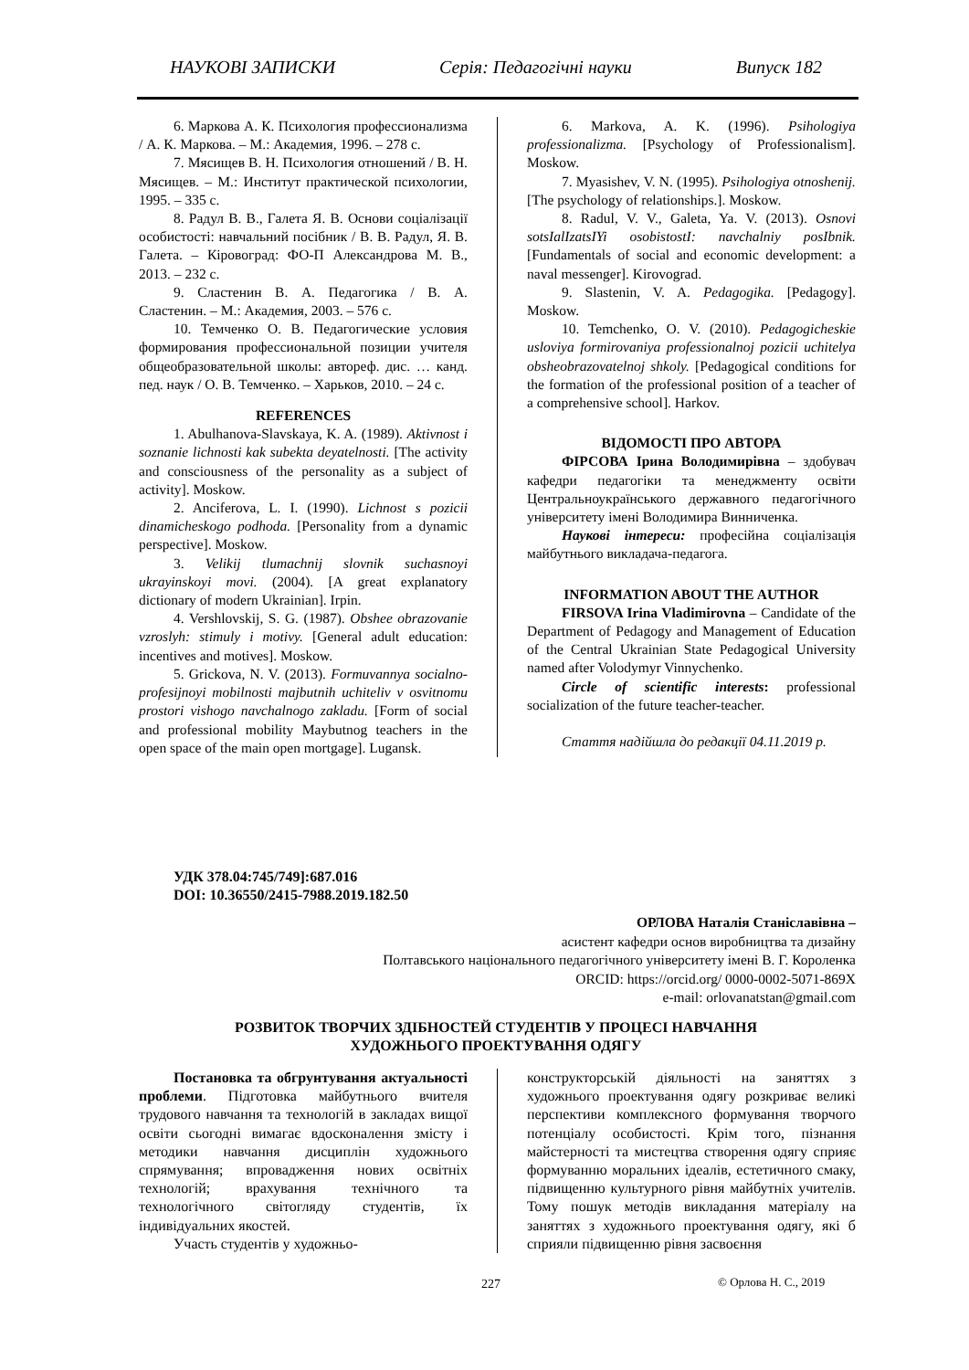НАУКОВІ ЗАПИСКИ Серія: Педагогічні науки Випуск 182
6. Маркова А. К. Психология профессионализма / А. К. Маркова. – М.: Академия, 1996. – 278 с.
7. Мясищев В. Н. Психология отношений / В. Н. Мясищев. – М.: Институт практической психологии, 1995. – 335 с.
8. Радул В. В., Галета Я. В. Основи соціалізації особистості: навчальний посібник / В. В. Радул, Я. В. Галета. – Кіровоград: ФО-П Александрова М. В., 2013. – 232 с.
9. Сластенин В. А. Педагогика / В. А. Сластенин. – М.: Академия, 2003. – 576 с.
10. Темченко О. В. Педагогические условия формирования профессиональной позиции учителя общеобразовательной школы: автореф. дис. … канд. пед. наук / О. В. Темченко. – Харьков, 2010. – 24 с.
REFERENCES
1. Abulhanova-Slavskaya, K. A. (1989). Aktivnost i soznanie lichnosti kak subekta deyatelnosti. [The activity and consciousness of the personality as a subject of activity]. Moskow.
2. Anciferova, L. I. (1990). Lichnost s pozicii dinamicheskogo podhoda. [Personality from a dynamic perspective]. Moskow.
3. Velikij tlumachnij slovnik suchasnoyi ukrayinskoyi movi. (2004). [A great explanatory dictionary of modern Ukrainian]. Irpin.
4. Vershlovskij, S. G. (1987). Obshee obrazovanie vzroslyh: stimuly i motivy. [General adult education: incentives and motives]. Moskow.
5. Grickova, N. V. (2013). Formuvannya socialno-profesijnoyi mobilnosti majbutnih uchiteliv v osvitnomu prostori vishogo navchalnogo zakladu. [Form of social and professional mobility Maybutnog teachers in the open space of the main open mortgage]. Lugansk.
6. Markova, A. K. (1996). Psihologiya professionalizma. [Psychology of Professionalism]. Moskow.
7. Myasishev, V. N. (1995). Psihologiya otnoshenij. [The psychology of relationships.]. Moskow.
8. Radul, V. V., Galeta, Ya. V. (2013). Osnovi sotsIalIzatsIYi osobistostI: navchalniy posIbnik. [Fundamentals of social and economic development: a naval messenger]. Kirovograd.
9. Slastenin, V. A. Pedagogika. [Pedagogy]. Moskow.
10. Temchenko, O. V. (2010). Pedagogicheskie usloviya formirovaniya professionalnoj pozicii uchitelya obsheobrazovatelnoj shkoly. [Pedagogical conditions for the formation of the professional position of a teacher of a comprehensive school]. Harkov.
ВІДОМОСТІ ПРО АВТОРА
ФІРСОВА Ірина Володимирівна – здобувач кафедри педагогіки та менеджменту освіти Центральноукраїнського державного педагогічного університету імені Володимира Винниченка.
Наукові інтереси: професійна соціалізація майбутнього викладача-педагога.
INFORMATION ABOUT THE AUTHOR
FIRSOVA Irina Vladimirovna – Candidate of the Department of Pedagogy and Management of Education of the Central Ukrainian State Pedagogical University named after Volodymyr Vinnychenko.
Circle of scientific interests: professional socialization of the future teacher-teacher.
Стаття надійшла до редакції 04.11.2019 р.
УДК 378.04:745/749]:687.016
DOI: 10.36550/2415-7988.2019.182.50
ОРЛОВА Наталія Станіславівна –
асистент кафедри основ виробництва та дизайну
Полтавського національного педагогічного університету імені В. Г. Короленка
ORCID: https://orcid.org/ 0000-0002-5071-869X
e-mail: orlovanatstan@gmail.com
РОЗВИТОК ТВОРЧИХ ЗДІБНОСТЕЙ СТУДЕНТІВ У ПРОЦЕСІ НАВЧАННЯ
ХУДОЖНЬОГО ПРОЕКТУВАННЯ ОДЯГУ
Постановка та обгрунтування актуальності проблеми. Підготовка майбутнього вчителя трудового навчання та технологій в закладах вищої освіти сьогодні вимагає вдосконалення змісту і методики навчання дисциплін художнього спрямування; впровадження нових освітніх технологій; врахування технічного та технологічного світогляду студентів, їх індивідуальних якостей.
Участь студентів у художньо-
конструкторській діяльності на заняттях з художнього проектування одягу розкриває великі перспективи комплексного формування творчого потенціалу особистості. Крім того, пізнання майстерності та мистецтва створення одягу сприяє формуванню моральних ідеалів, естетичного смаку, підвищенню культурного рівня майбутніх учителів. Тому пошук методів викладання матеріалу на заняттях з художнього проектування одягу, які б сприяли підвищенню рівня засвоєння
227 © Орлова Н. С., 2019